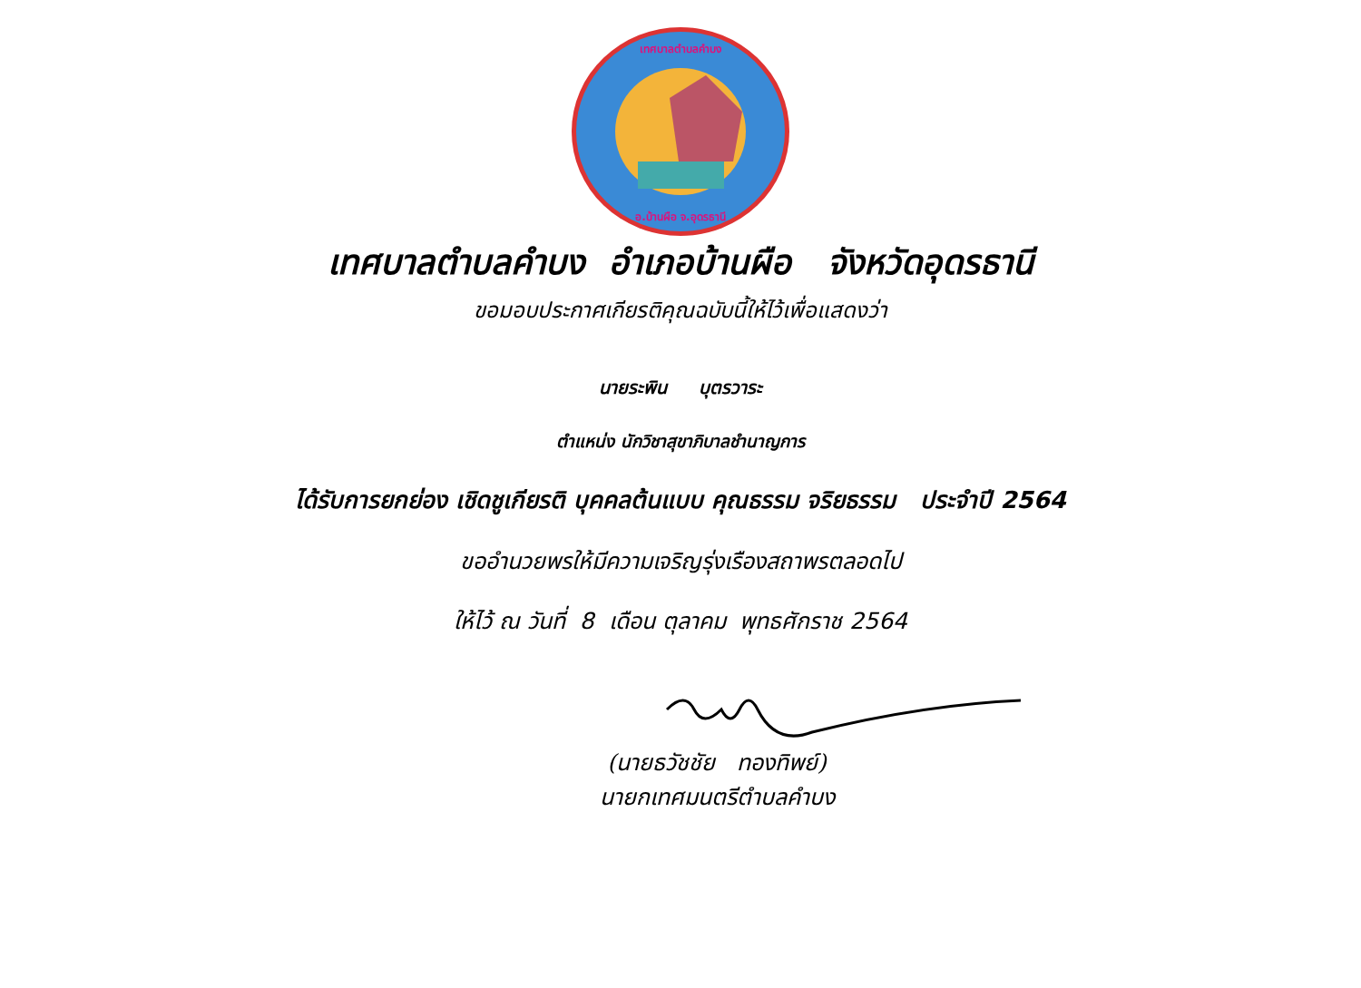เทศบาลตำบลคำบง
อ.บ้านผือ จ.อุดรธานี
เทศบาลตำบลคำบง อำเภอบ้านผือ จังหวัดอุดรธานี
ขอมอบประกาศเกียรติคุณฉบับนี้ให้ไว้เพื่อแสดงว่า
นายระพิน บุตรวาระ
ตำแหน่ง นักวิชาสุขาภิบาลชำนาญการ
ได้รับการยกย่อง เชิดชูเกียรติ บุคคลต้นแบบ คุณธรรม จริยธรรม ประจำปี 2564
ขออำนวยพรให้มีความเจริญรุ่งเรืองสถาพรตลอดไป
ให้ไว้ ณ วันที่ 8 เดือน ตุลาคม พุทธศักราช 2564
(นายธวัชชัย ทองทิพย์)
นายกเทศมนตรีตำบลคำบง